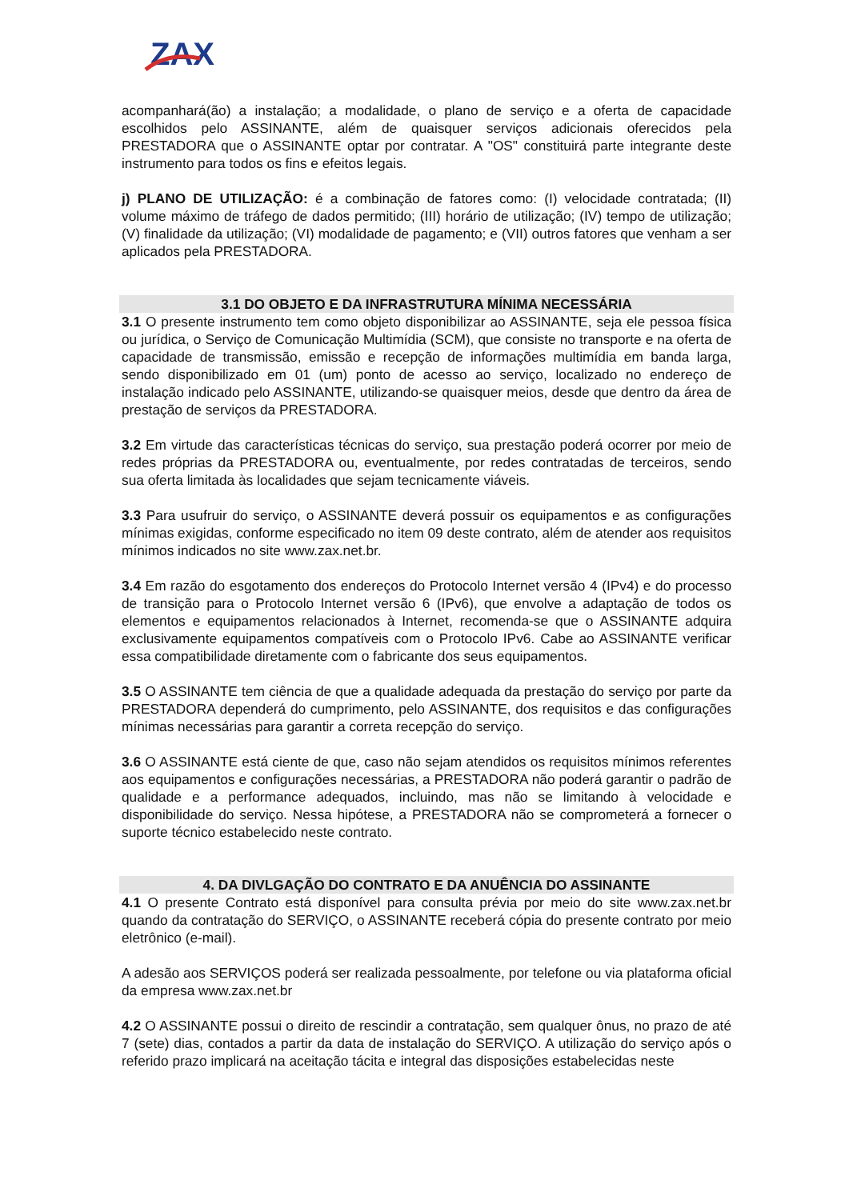ZAX
acompanhará(ão) a instalação; a modalidade, o plano de serviço e a oferta de capacidade escolhidos pelo ASSINANTE, além de quaisquer serviços adicionais oferecidos pela PRESTADORA que o ASSINANTE optar por contratar. A "OS" constituirá parte integrante deste instrumento para todos os fins e efeitos legais.
j) PLANO DE UTILIZAÇÃO: é a combinação de fatores como: (I) velocidade contratada; (II) volume máximo de tráfego de dados permitido; (III) horário de utilização; (IV) tempo de utilização; (V) finalidade da utilização; (VI) modalidade de pagamento; e (VII) outros fatores que venham a ser aplicados pela PRESTADORA.
3.1 DO OBJETO E DA INFRASTRUTURA MÍNIMA NECESSÁRIA
3.1 O presente instrumento tem como objeto disponibilizar ao ASSINANTE, seja ele pessoa física ou jurídica, o Serviço de Comunicação Multimídia (SCM), que consiste no transporte e na oferta de capacidade de transmissão, emissão e recepção de informações multimídia em banda larga, sendo disponibilizado em 01 (um) ponto de acesso ao serviço, localizado no endereço de instalação indicado pelo ASSINANTE, utilizando-se quaisquer meios, desde que dentro da área de prestação de serviços da PRESTADORA.
3.2 Em virtude das características técnicas do serviço, sua prestação poderá ocorrer por meio de redes próprias da PRESTADORA ou, eventualmente, por redes contratadas de terceiros, sendo sua oferta limitada às localidades que sejam tecnicamente viáveis.
3.3 Para usufruir do serviço, o ASSINANTE deverá possuir os equipamentos e as configurações mínimas exigidas, conforme especificado no item 09 deste contrato, além de atender aos requisitos mínimos indicados no site www.zax.net.br.
3.4 Em razão do esgotamento dos endereços do Protocolo Internet versão 4 (IPv4) e do processo de transição para o Protocolo Internet versão 6 (IPv6), que envolve a adaptação de todos os elementos e equipamentos relacionados à Internet, recomenda-se que o ASSINANTE adquira exclusivamente equipamentos compatíveis com o Protocolo IPv6. Cabe ao ASSINANTE verificar essa compatibilidade diretamente com o fabricante dos seus equipamentos.
3.5 O ASSINANTE tem ciência de que a qualidade adequada da prestação do serviço por parte da PRESTADORA dependerá do cumprimento, pelo ASSINANTE, dos requisitos e das configurações mínimas necessárias para garantir a correta recepção do serviço.
3.6 O ASSINANTE está ciente de que, caso não sejam atendidos os requisitos mínimos referentes aos equipamentos e configurações necessárias, a PRESTADORA não poderá garantir o padrão de qualidade e a performance adequados, incluindo, mas não se limitando à velocidade e disponibilidade do serviço. Nessa hipótese, a PRESTADORA não se comprometerá a fornecer o suporte técnico estabelecido neste contrato.
4. DA DIVLGAÇÃO DO CONTRATO E DA ANUÊNCIA DO ASSINANTE
4.1 O presente Contrato está disponível para consulta prévia por meio do site www.zax.net.br quando da contratação do SERVIÇO, o ASSINANTE receberá cópia do presente contrato por meio eletrônico (e-mail).
A adesão aos SERVIÇOS poderá ser realizada pessoalmente, por telefone ou via plataforma oficial da empresa www.zax.net.br
4.2 O ASSINANTE possui o direito de rescindir a contratação, sem qualquer ônus, no prazo de até 7 (sete) dias, contados a partir da data de instalação do SERVIÇO. A utilização do serviço após o referido prazo implicará na aceitação tácita e integral das disposições estabelecidas neste